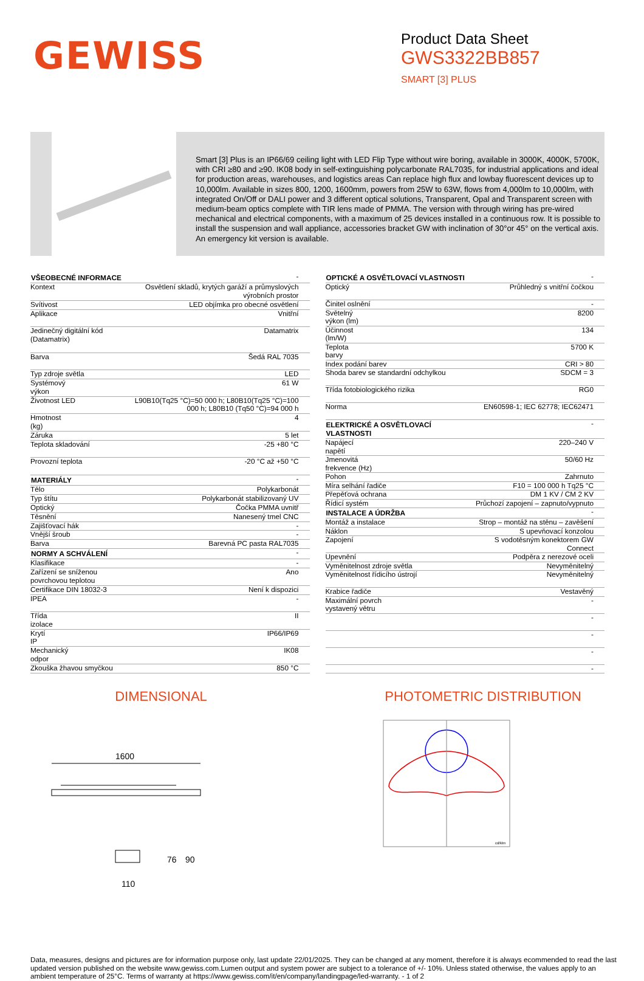GEWISS
Product Data Sheet
GWS3322BB857
SMART [3] PLUS
Smart [3] Plus is an IP66/69 ceiling light with LED Flip Type without wire boring, available in 3000K, 4000K, 5700K, with CRI ≥80 and ≥90. IK08 body in self-extinguishing polycarbonate RAL7035, for industrial applications and ideal for production areas, warehouses, and logistics areas Can replace high flux and lowbay fluorescent devices up to 10,000lm. Available in sizes 800, 1200, 1600mm, powers from 25W to 63W, flows from 4,000lm to 10,000lm, with integrated On/Off or DALI power and 3 different optical solutions, Transparent, Opal and Transparent screen with medium-beam optics complete with TIR lens made of PMMA. The version with through wiring has pre-wired mechanical and electrical components, with a maximum of 25 devices installed in a continuous row. It is possible to install the suspension and wall appliance, accessories bracket GW with inclination of 30°or 45° on the vertical axis. An emergency kit version is available.
| VŠEOBECNÉ INFORMACE | - |
| Kontext | Osvětlení skladů, krytých garáží a průmyslových výrobních prostor |
| Svítivost | LED objímka pro obecné osvětlení |
| Aplikace | Vnitřní |
| Jedinečný digitální kód (Datamatrix) | Datamatrix |
| Barva | Šedá RAL 7035 |
| Typ zdroje světla | LED |
| Systémový výkon | 61 W |
| Životnost LED | L90B10(Tq25 °C)=50 000 h; L80B10(Tq25 °C)=100 000 h; L80B10 (Tq50 °C)=94 000 h |
| Hmotnost (kg) | 4 |
| Záruka | 5 let |
| Teplota skladování | -25 +80 °C |
| Provozní teplota | -20 °C až +50 °C |
| MATERIÁLY | - |
| Tělo | Polykarbonát |
| Typ štítu | Polykarbonát stabilizovaný UV |
| Optický | Čočka PMMA uvnitř |
| Těsnění | Nanesený tmel CNC |
| Zajišťovací hák | - |
| Vnější šroub | - |
| Barva | Barevná PC pasta RAL7035 |
| NORMY A SCHVÁLENÍ | - |
| Klasifikace | - |
| Zařízení se sníženou povrchovou teplotou | Ano |
| Certifikace DIN 18032-3 | Není k dispozici |
| IPEA | - |
| Třída izolace | II |
| Krytí IP | IP66/IP69 |
| Mechanický odpor | IK08 |
| Zkouška žhavou smyčkou | 850 °C |
| OPTICKÉ A OSVĚTLOVACÍ VLASTNOSTI | - |
| Optický | Průhledný s vnitřní čočkou |
| Činitel oslnění | - |
| Světelný výkon (lm) | 8200 |
| Účinnost (lm/W) | 134 |
| Teplota barvy | 5700 K |
| Index podání barev | CRI > 80 |
| Shoda barev se standardní odchylkou | SDCM = 3 |
| Třída fotobiologického rizika | RG0 |
| Norma | EN60598-1; IEC 62778; IEC62471 |
| ELEKTRICKÉ A OSVĚTLOVACÍ VLASTNOSTI | - |
| Napájecí napětí | 220–240 V |
| Jmenovitá frekvence (Hz) | 50/60 Hz |
| Pohon | Zahrnuto |
| Míra selhání řadiče | F10 = 100 000 h Tq25 °C |
| Přepěťová ochrana | DM 1 KV / CM 2 KV |
| Řídicí systém | Průchozí zapojení – zapnuto/vypnuto |
| INSTALACE A ÚDRŽBA | - |
| Montáž a instalace | Strop – montáž na stěnu – zavěšení |
| Náklon | S upevňovací konzolou |
| Zapojení | S vodotěsným konektorem GW Connect |
| Upevnění | Podpěra z nerezové oceli |
| Vyměnitelnost zdroje světla | Nevyměnitelný |
| Vyměnitelnost řídicího ústrojí | Nevyměnitelný |
| Krabice řadiče | Vestavěný |
| Maximální povrch vystavený větru | - |
| | - |
| | - |
| | - |
| | - |
DIMENSIONAL
1600
110
76
90
PHOTOMETRIC DISTRIBUTION
cd/klm
Data, measures, designs and pictures are for information purpose only, last update 22/01/2025. They can be changed at any moment, therefore it is always ecommended to read the last updated version published on the website www.gewiss.com.Lumen output and system power are subject to a tolerance of +/- 10%. Unless stated otherwise, the values apply to an ambient temperature of 25°C. Terms of warranty at https://www.gewiss.com/it/en/company/landingpage/led-warranty. - 1 of 2